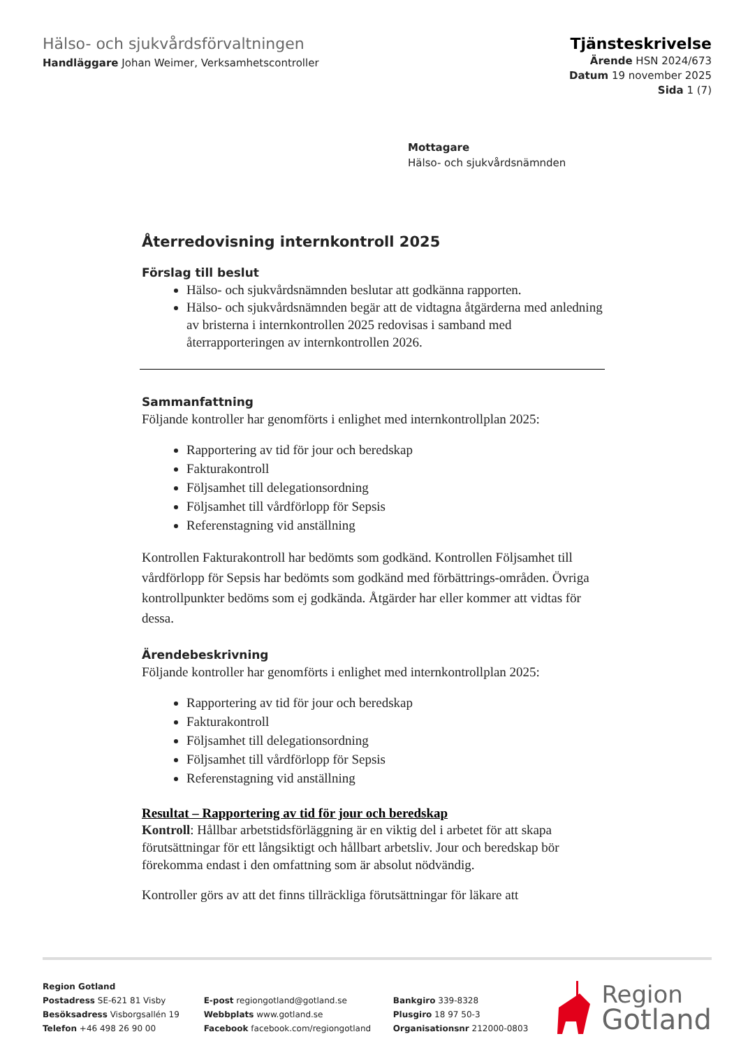Hälso- och sjukvårdsförvaltningen
Handläggare Johan Weimer, Verksamhetscontroller
Tjänsteskrivelse
Ärende HSN 2024/673
Datum 19 november 2025
Sida 1 (7)
Mottagare
Hälso- och sjukvårdsnämnden
Återredovisning internkontroll 2025
Förslag till beslut
Hälso- och sjukvårdsnämnden beslutar att godkänna rapporten.
Hälso- och sjukvårdsnämnden begär att de vidtagna åtgärderna med anledning av bristerna i internkontrollen 2025 redovisas i samband med återrapporteringen av internkontrollen 2026.
Sammanfattning
Följande kontroller har genomförts i enlighet med internkontrollplan 2025:
Rapportering av tid för jour och beredskap
Fakturakontroll
Följsamhet till delegationsordning
Följsamhet till vårdförlopp för Sepsis
Referenstagning vid anställning
Kontrollen Fakturakontroll har bedömts som godkänd. Kontrollen Följsamhet till vårdförlopp för Sepsis har bedömts som godkänd med förbättrings-områden. Övriga kontrollpunkter bedöms som ej godkända. Åtgärder har eller kommer att vidtas för dessa.
Ärendebeskrivning
Följande kontroller har genomförts i enlighet med internkontrollplan 2025:
Rapportering av tid för jour och beredskap
Fakturakontroll
Följsamhet till delegationsordning
Följsamhet till vårdförlopp för Sepsis
Referenstagning vid anställning
Resultat – Rapportering av tid för jour och beredskap
Kontroll: Hållbar arbetstidsförläggning är en viktig del i arbetet för att skapa förutsättningar för ett långsiktigt och hållbart arbetsliv. Jour och beredskap bör förekomma endast i den omfattning som är absolut nödvändig.
Kontroller görs av att det finns tillräckliga förutsättningar för läkare att
Region Gotland
Postadress SE-621 81 Visby
Besöksadress Visborgsallén 19
Telefon +46 498 26 90 00
E-post regiongotland@gotland.se
Webbplats www.gotland.se
Facebook facebook.com/regiongotland
Bankgiro 339-8328
Plusgiro 18 97 50-3
Organisationsnr 212000-0803
Region
Gotland